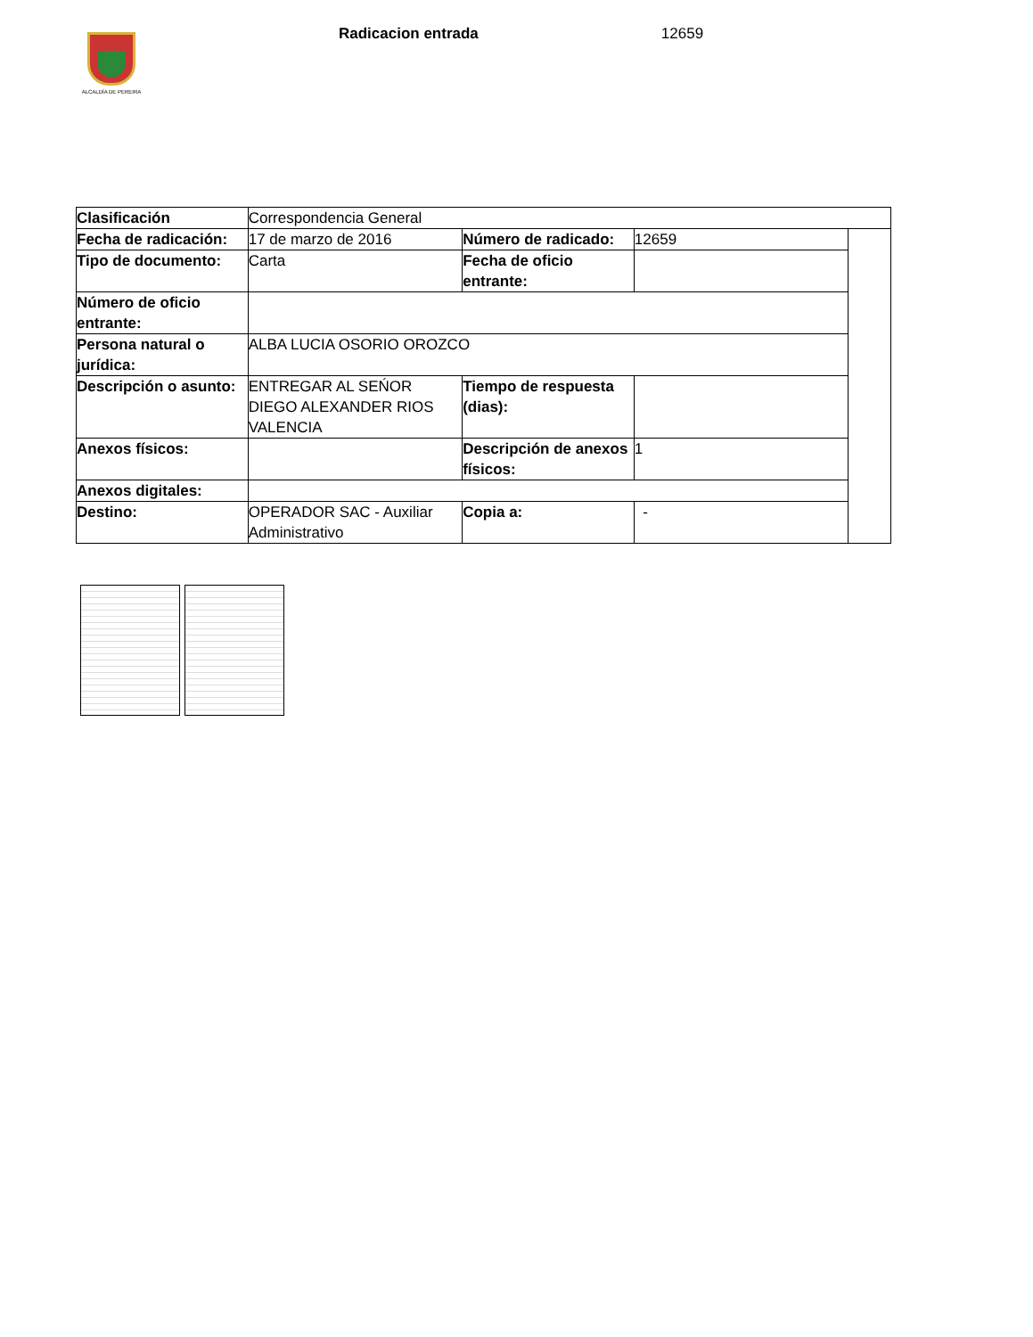ALCALDÍA DE PEREIRA
Radicacion entrada 12659
| Clasificación | Correspondencia General | | | |
| Fecha de radicación: | 17 de marzo de 2016 | Número de radicado: | 12659 | |
| Tipo de documento: | Carta | Fecha de oficio entrante: | | |
| Número de oficio entrante: | | | | |
| Persona natural o jurídica: | ALBA LUCIA OSORIO OROZCO | | | |
| Descripción o asunto: | ENTREGAR AL SEŃOR DIEGO ALEXANDER RIOS VALENCIA | Tiempo de respuesta (dias): | | |
| Anexos físicos: | | Descripción de anexos físicos: | 1 | |
| Anexos digitales: | | | | |
| Destino: | OPERADOR SAC - Auxiliar Administrativo | Copia a: | - | |